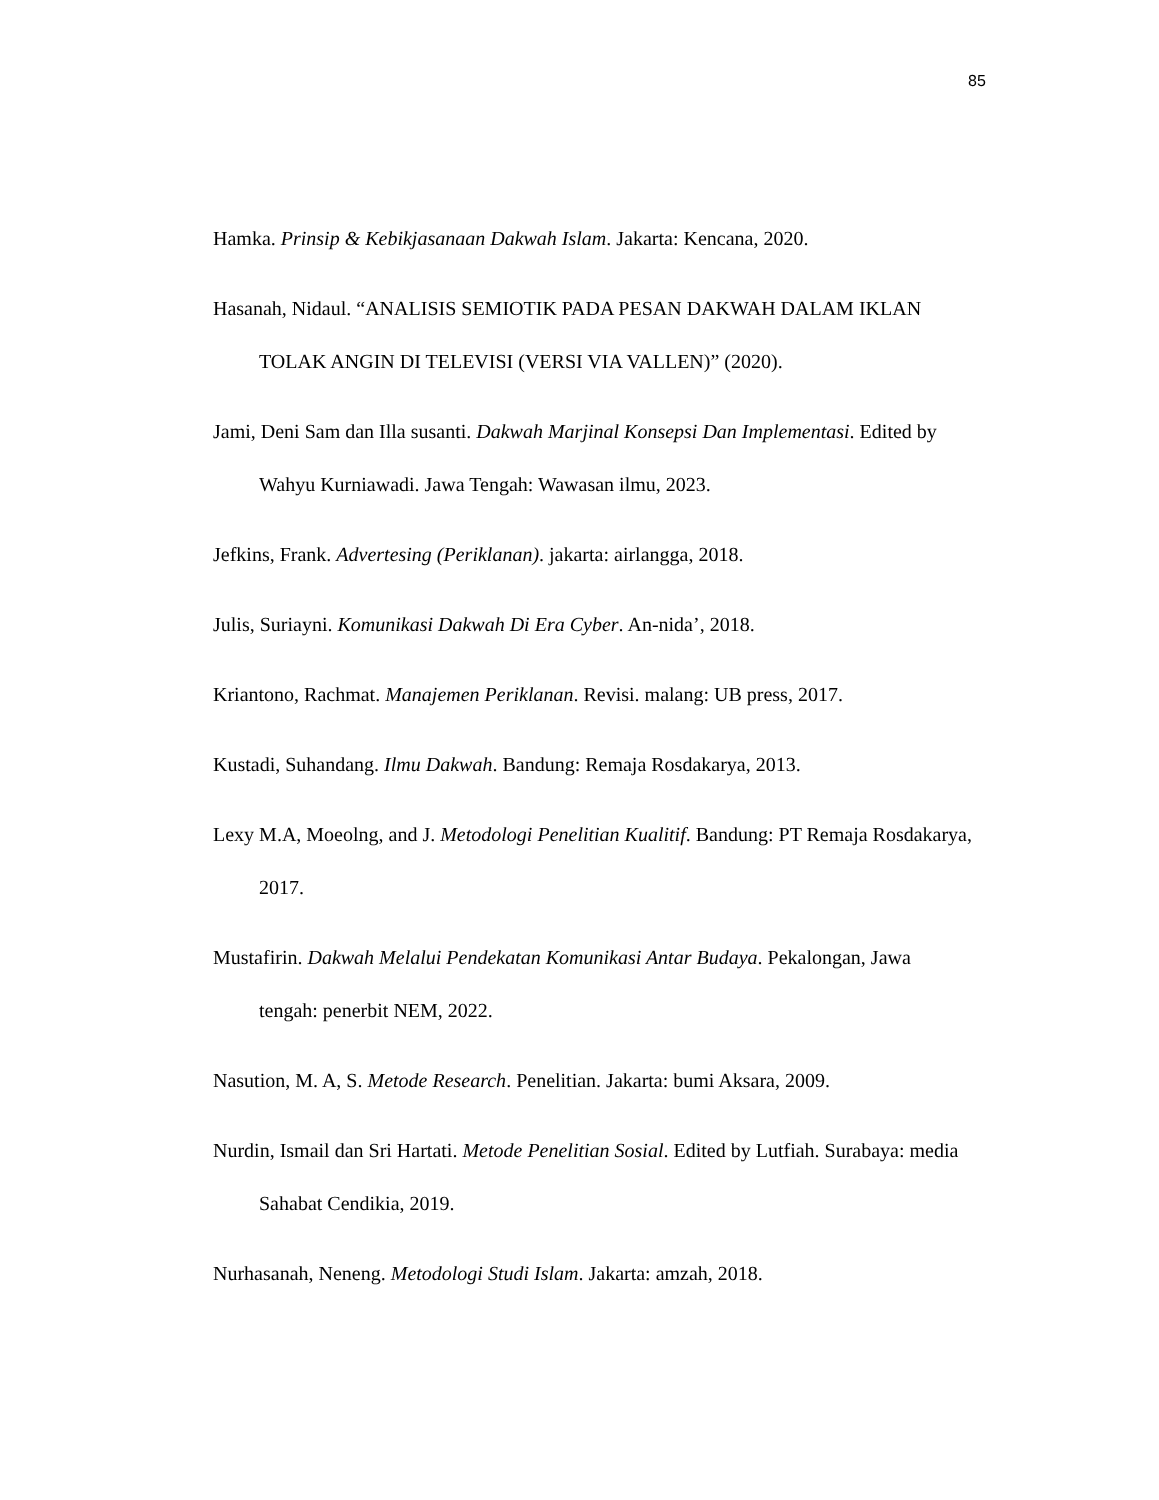85
Hamka. Prinsip & Kebikjasanaan Dakwah Islam. Jakarta: Kencana, 2020.
Hasanah, Nidaul. “ANALISIS SEMIOTIK PADA PESAN DAKWAH DALAM IKLAN TOLAK ANGIN DI TELEVISI (VERSI VIA VALLEN)” (2020).
Jami, Deni Sam dan Illa susanti. Dakwah Marjinal Konsepsi Dan Implementasi. Edited by Wahyu Kurniawadi. Jawa Tengah: Wawasan ilmu, 2023.
Jefkins, Frank. Advertesing (Periklanan). jakarta: airlangga, 2018.
Julis, Suriayni. Komunikasi Dakwah Di Era Cyber. An-nida’, 2018.
Kriantono, Rachmat. Manajemen Periklanan. Revisi. malang: UB press, 2017.
Kustadi, Suhandang. Ilmu Dakwah. Bandung: Remaja Rosdakarya, 2013.
Lexy M.A, Moeolng, and J. Metodologi Penelitian Kualitif. Bandung: PT Remaja Rosdakarya, 2017.
Mustafirin. Dakwah Melalui Pendekatan Komunikasi Antar Budaya. Pekalongan, Jawa tengah: penerbit NEM, 2022.
Nasution, M. A, S. Metode Research. Penelitian. Jakarta: bumi Aksara, 2009.
Nurdin, Ismail dan Sri Hartati. Metode Penelitian Sosial. Edited by Lutfiah. Surabaya: media Sahabat Cendikia, 2019.
Nurhasanah, Neneng. Metodologi Studi Islam. Jakarta: amzah, 2018.